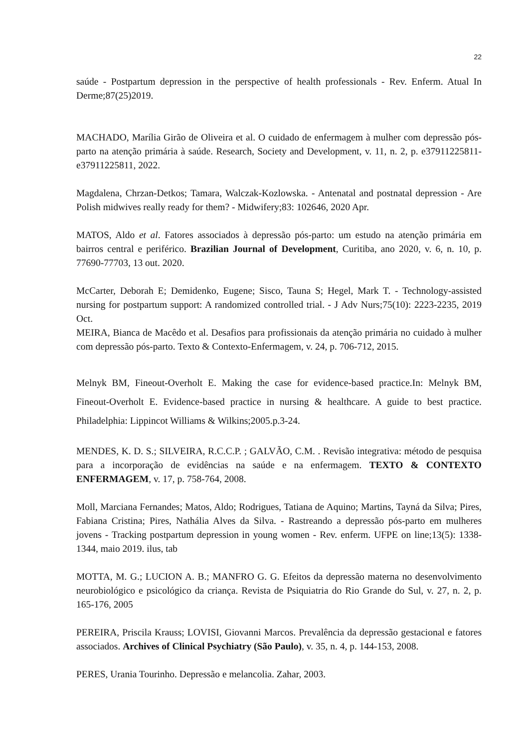22
saúde - Postpartum depression in the perspective of health professionals - Rev. Enferm. Atual In Derme;87(25)2019.
MACHADO, Marília Girão de Oliveira et al. O cuidado de enfermagem à mulher com depressão pós-parto na atenção primária à saúde. Research, Society and Development, v. 11, n. 2, p. e37911225811-e37911225811, 2022.
Magdalena, Chrzan-Detkos; Tamara, Walczak-Kozlowska. - Antenatal and postnatal depression - Are Polish midwives really ready for them? - Midwifery;83: 102646, 2020 Apr.
MATOS, Aldo et al. Fatores associados à depressão pós-parto: um estudo na atenção primária em bairros central e periférico. Brazilian Journal of Development, Curitiba, ano 2020, v. 6, n. 10, p. 77690-77703, 13 out. 2020.
McCarter, Deborah E; Demidenko, Eugene; Sisco, Tauna S; Hegel, Mark T. - Technology-assisted nursing for postpartum support: A randomized controlled trial. - J Adv Nurs;75(10): 2223-2235, 2019 Oct.
MEIRA, Bianca de Macêdo et al. Desafios para profissionais da atenção primária no cuidado à mulher com depressão pós-parto. Texto & Contexto-Enfermagem, v. 24, p. 706-712, 2015.
Melnyk BM, Fineout-Overholt E. Making the case for evidence-based practice.In: Melnyk BM, Fineout-Overholt E. Evidence-based practice in nursing & healthcare. A guide to best practice. Philadelphia: Lippincot Williams & Wilkins;2005.p.3-24.
MENDES, K. D. S.; SILVEIRA, R.C.C.P. ; GALVÃO, C.M. . Revisão integrativa: método de pesquisa para a incorporação de evidências na saúde e na enfermagem. TEXTO & CONTEXTO ENFERMAGEM, v. 17, p. 758-764, 2008.
Moll, Marciana Fernandes; Matos, Aldo; Rodrigues, Tatiana de Aquino; Martins, Tayná da Silva; Pires, Fabiana Cristina; Pires, Nathália Alves da Silva. - Rastreando a depressão pós-parto em mulheres jovens - Tracking postpartum depression in young women - Rev. enferm. UFPE on line;13(5): 1338-1344, maio 2019. ilus, tab
MOTTA, M. G.; LUCION A. B.; MANFRO G. G. Efeitos da depressão materna no desenvolvimento neurobiológico e psicológico da criança. Revista de Psiquiatria do Rio Grande do Sul, v. 27, n. 2, p. 165-176, 2005
PEREIRA, Priscila Krauss; LOVISI, Giovanni Marcos. Prevalência da depressão gestacional e fatores associados. Archives of Clinical Psychiatry (São Paulo), v. 35, n. 4, p. 144-153, 2008.
PERES, Urania Tourinho. Depressão e melancolia. Zahar, 2003.